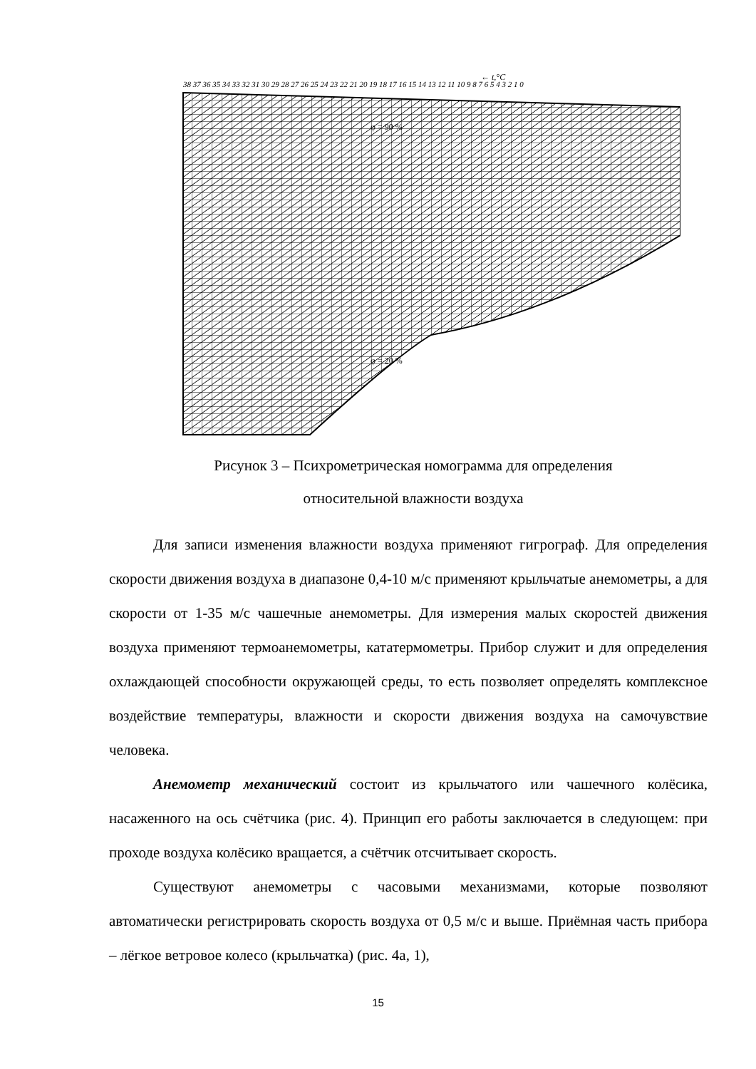38 37 36 35 34 33 32 31 30 29 28 27 26 25 24 23 22 21 20 19 18 17 16 15 14 13 12 11 10 9 8 7 6 5 4 3 2 1 0
← t,°C
φ = 90 %
φ = 20 %
Рисунок 3 – Психрометрическая номограмма для определения
относительной влажности воздуха
Для записи изменения влажности воздуха применяют гигрограф. Для определения скорости движения воздуха в диапазоне 0,4-10 м/с применяют крыльчатые анемометры, а для скорости от 1-35 м/с чашечные анемометры. Для измерения малых скоростей движения воздуха применяют термоанемометры, кататермометры. Прибор служит и для определения охлаждающей способности окружающей среды, то есть позволяет определять комплексное воздействие температуры, влажности и скорости движения воздуха на самочувствие человека.
Анемометр механический состоит из крыльчатого или чашечного колёсика, насаженного на ось счётчика (рис. 4). Принцип его работы заключается в следующем: при проходе воздуха колёсико вращается, а счётчик отсчитывает скорость.
Существуют анемометры с часовыми механизмами, которые позволяют автоматически регистрировать скорость воздуха от 0,5 м/с и выше. Приёмная часть прибора – лёгкое ветровое колесо (крыльчатка) (рис. 4а, 1),
15